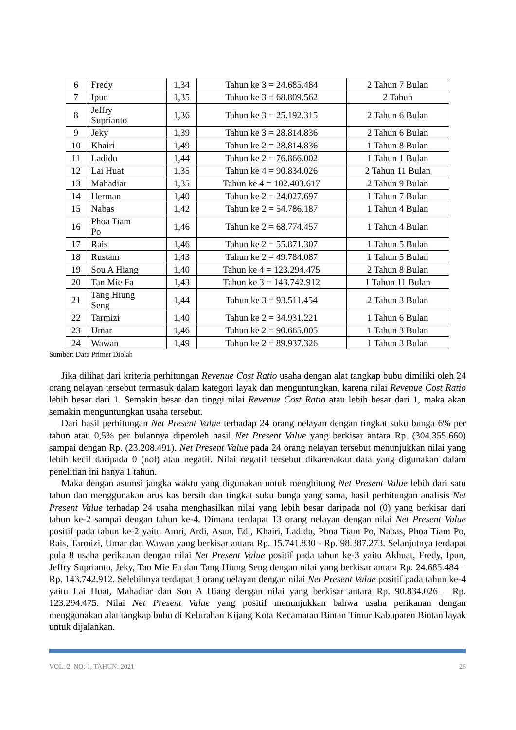| 6 | Fredy | 1,34 | Tahun ke 3 = 24.685.484 | 2 Tahun 7 Bulan |
| 7 | Ipun | 1,35 | Tahun ke 3 = 68.809.562 | 2 Tahun |
| 8 | Jeffry Suprianto | 1,36 | Tahun ke 3 = 25.192.315 | 2 Tahun 6 Bulan |
| 9 | Jeky | 1,39 | Tahun ke 3 = 28.814.836 | 2 Tahun 6 Bulan |
| 10 | Khairi | 1,49 | Tahun ke 2 = 28.814.836 | 1 Tahun 8 Bulan |
| 11 | Ladidu | 1,44 | Tahun ke 2 = 76.866.002 | 1 Tahun 1 Bulan |
| 12 | Lai Huat | 1,35 | Tahun ke 4 = 90.834.026 | 2 Tahun 11 Bulan |
| 13 | Mahadiar | 1,35 | Tahun ke 4 = 102.403.617 | 2 Tahun 9 Bulan |
| 14 | Herman | 1,40 | Tahun ke 2 = 24.027.697 | 1 Tahun 7 Bulan |
| 15 | Nabas | 1,42 | Tahun ke 2 = 54.786.187 | 1 Tahun 4 Bulan |
| 16 | Phoa Tiam Po | 1,46 | Tahun ke 2 = 68.774.457 | 1 Tahun 4 Bulan |
| 17 | Rais | 1,46 | Tahun ke 2 = 55.871.307 | 1 Tahun 5 Bulan |
| 18 | Rustam | 1,43 | Tahun ke 2 = 49.784.087 | 1 Tahun 5 Bulan |
| 19 | Sou A Hiang | 1,40 | Tahun ke 4 = 123.294.475 | 2 Tahun 8 Bulan |
| 20 | Tan Mie Fa | 1,43 | Tahun ke 3 = 143.742.912 | 1 Tahun 11 Bulan |
| 21 | Tang Hiung Seng | 1,44 | Tahun ke 3 = 93.511.454 | 2 Tahun 3 Bulan |
| 22 | Tarmizi | 1,40 | Tahun ke 2 = 34.931.221 | 1 Tahun 6 Bulan |
| 23 | Umar | 1,46 | Tahun ke 2 = 90.665.005 | 1 Tahun 3 Bulan |
| 24 | Wawan | 1,49 | Tahun ke 2 = 89.937.326 | 1 Tahun 3 Bulan |
Sumber: Data Primer Diolah
Jika dilihat dari kriteria perhitungan Revenue Cost Ratio usaha dengan alat tangkap bubu dimiliki oleh 24 orang nelayan tersebut termasuk dalam kategori layak dan menguntungkan, karena nilai Revenue Cost Ratio lebih besar dari 1. Semakin besar dan tinggi nilai Revenue Cost Ratio atau lebih besar dari 1, maka akan semakin menguntungkan usaha tersebut.
Dari hasil perhitungan Net Present Value terhadap 24 orang nelayan dengan tingkat suku bunga 6% per tahun atau 0,5% per bulannya diperoleh hasil Net Present Value yang berkisar antara Rp. (304.355.660) sampai dengan Rp. (23.208.491). Net Present Value pada 24 orang nelayan tersebut menunjukkan nilai yang lebih kecil daripada 0 (nol) atau negatif. Nilai negatif tersebut dikarenakan data yang digunakan dalam penelitian ini hanya 1 tahun.
Maka dengan asumsi jangka waktu yang digunakan untuk menghitung Net Present Value lebih dari satu tahun dan menggunakan arus kas bersih dan tingkat suku bunga yang sama, hasil perhitungan analisis Net Present Value terhadap 24 usaha menghasilkan nilai yang lebih besar daripada nol (0) yang berkisar dari tahun ke-2 sampai dengan tahun ke-4. Dimana terdapat 13 orang nelayan dengan nilai Net Present Value positif pada tahun ke-2 yaitu Amri, Ardi, Asun, Edi, Khairi, Ladidu, Phoa Tiam Po, Nabas, Phoa Tiam Po, Rais, Tarmizi, Umar dan Wawan yang berkisar antara Rp. 15.741.830 - Rp. 98.387.273. Selanjutnya terdapat pula 8 usaha perikanan dengan nilai Net Present Value positif pada tahun ke-3 yaitu Akhuat, Fredy, Ipun, Jeffry Suprianto, Jeky, Tan Mie Fa dan Tang Hiung Seng dengan nilai yang berkisar antara Rp. 24.685.484 – Rp. 143.742.912. Selebihnya terdapat 3 orang nelayan dengan nilai Net Present Value positif pada tahun ke-4 yaitu Lai Huat, Mahadiar dan Sou A Hiang dengan nilai yang berkisar antara Rp. 90.834.026 – Rp. 123.294.475. Nilai Net Present Value yang positif menunjukkan bahwa usaha perikanan dengan menggunakan alat tangkap bubu di Kelurahan Kijang Kota Kecamatan Bintan Timur Kabupaten Bintan layak untuk dijalankan.
VOL: 2, NO: 1, TAHUN: 2021 26